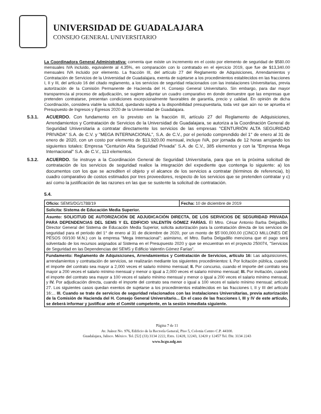UNIVERSIDAD DE GUADALAJARA
CONSEJO GENERAL UNIVERSITARIO
La Coordinadora General Administrativa: comenta que existe un incremento en el costo por elemento de seguridad de $580.00 mensuales IVA incluido, equivalente al 4.35%, en comparación con lo contratado en el ejercicio 2019, que fue de $13,340.00 mensuales IVA incluido por elemento. La fracción III, del artículo 27 del Reglamento de Adquisiciones, Arrendamientos y Contratación de Servicios de la Universidad de Guadalajara, exenta de sujetarse a los procedimientos establecidos en las fracciones I, II y III, del artículo 16 del citado reglamento, a los servicios de seguridad relacionados con las instalaciones Universitarias, previa autorización de la Comisión Permanente de Hacienda del H. Consejo General Universitario. Sin embargo, para dar mayor transparencia al proceso de adjudicación, se sugiere adjuntar un cuadro comparativo en donde demuestre que las empresas que pretenden contratarse, presentan condiciones excepcionalmente favorables de garantía, precio y calidad. En opinión de dicha Coordinación, considera viable la solicitud, quedando sujeta a la disponibilidad presupuestaria, toda vez que aún no se aprueba el Presupuesto de Ingresos y Egresos 2020 de la Universidad de Guadalajara.
5.3.1. ACUERDO. Con fundamento en lo previsto en la fracción III, artículo 27 del Reglamento de Adquisiciones, Arrendamientos y Contratación de Servicios de la Universidad de Guadalajara, se autoriza a la Coordinación General de Seguridad Universitaria a contratar directamente los servicios de las empresas "CENTURIÓN ALTA SEGURIDAD PRIVADA" S.A. de C.V. y "MEGA INTERNACIONAL", S.A. de C.V., por el periodo comprendido del 1° de enero al 31 de enero de 2020, con un costo por elemento de $13,920.00 mensual, incluye IVA, por jornada de 12 horas arrojando los siguientes totales: Empresa "Centurión Alta Seguridad Privada" S.A. de C.V., 385 elementos y con la "Empresa Mega Internacional" S.A. de C.V., 113 elementos.
5.3.2. ACUERDO. Se instruye a la Coordinación General de Seguridad Universitaria, para que en la próxima solicitud de contratación de los servicios de seguridad realice la integración del expediente que contenga lo siguiente: a) los documentos con los que se acrediten el objeto y el alcance de los servicios a contratar (términos de referencia), b) cuadro comparativo de costos estimados por tres proveedores, respecto de los servicios que se pretenden contratar y c) así como la justificación de las razones en las que se sustente la solicitud de contratación.
5.4.
| Oficio: SEMS/DG/1788/19 | Fecha: 10 de diciembre de 2019 |
| Solicita: Sistema de Educación Media Superior. | |
| Asunto: SOLICITUD DE AUTORIZACIÓN DE ADJUDICACIÓN DIRECTA, DE LOS SERVICIOS DE SEGURIDAD PRIVADA PARA DEPENDENCIAS DEL SEMS Y EL EDIFICIO VALENTÍN GÓMEZ FARÍAS. El Mtro. César Antonio Barba Delgadillo, Director General del Sistema de Educación Media Superior, solicita autorización para la contratación directa de los servicios de seguridad para el periodo del 1° de enero al 31 de diciembre de 2020, por un monto de $5´000,000.00 (CINCO MILLONES DE PESOS 00/100 M.N.) con la empresa "Mega Internacional"; asimismo, el Mtro. Barba Delgadillo menciona que el pago será solventado de los recursos asignados al Sistema en el Presupuesto 2020 y que se encuentran en el proyecto 250074, "Servicios de Seguridad en las Dependencias del SEMS y Edificio Valentín Gómez Farías". | |
| Fundamento: Reglamento de Adquisiciones, Arrendamientos y Contratación de Servicios, artículo 16: Las adquisiciones, arrendamientos y contratación de servicios, se realizarán mediante los siguientes procedimientos: I. Por licitación pública, cuando el importe del contrato sea mayor a 2,000 veces el salario mínimo mensual; II. Por concurso, cuando el importe del contrato sea mayor a 200 veces el salario mínimo mensual y menor o igual a 2,000 veces el salario mínimo mensual; III. Por invitación, cuando el importe del contrato sea mayor a 100 veces el salario mínimo mensual y menor o igual a 200 veces el salario mínimo mensual, y IV. Por adjudicación directa, cuando el importe del contrato sea menor o igual a 100 veces el salario mínimo mensual; artículo 27. Los siguientes casos quedan exentos de sujetarse a los procedimientos establecidos en las fracciones I, II y III del artículo 16:... III. Cuando se trate de servicios de seguridad relacionados con las instalaciones Universitarias, previa autorización de la Comisión de Hacienda del H. Consejo General Universitario... En el caso de las fracciones I, III y IV de este artículo, se deberá informar y justificar ante el Comité competente, en la sesión inmediata siguiente. | |
Página 7 de 11
Av. Juárez No. 976, Edificio de la Rectoría General, Piso 5, Colonia Centro C.P. 44100.
Guadalajara, Jalisco. México. Tel. [52] (33) 3134 2222, Exts. 12428, 12243, 12420 y 12457 Tel. Dir. 3134 2243
www.hcgu.udg.mx